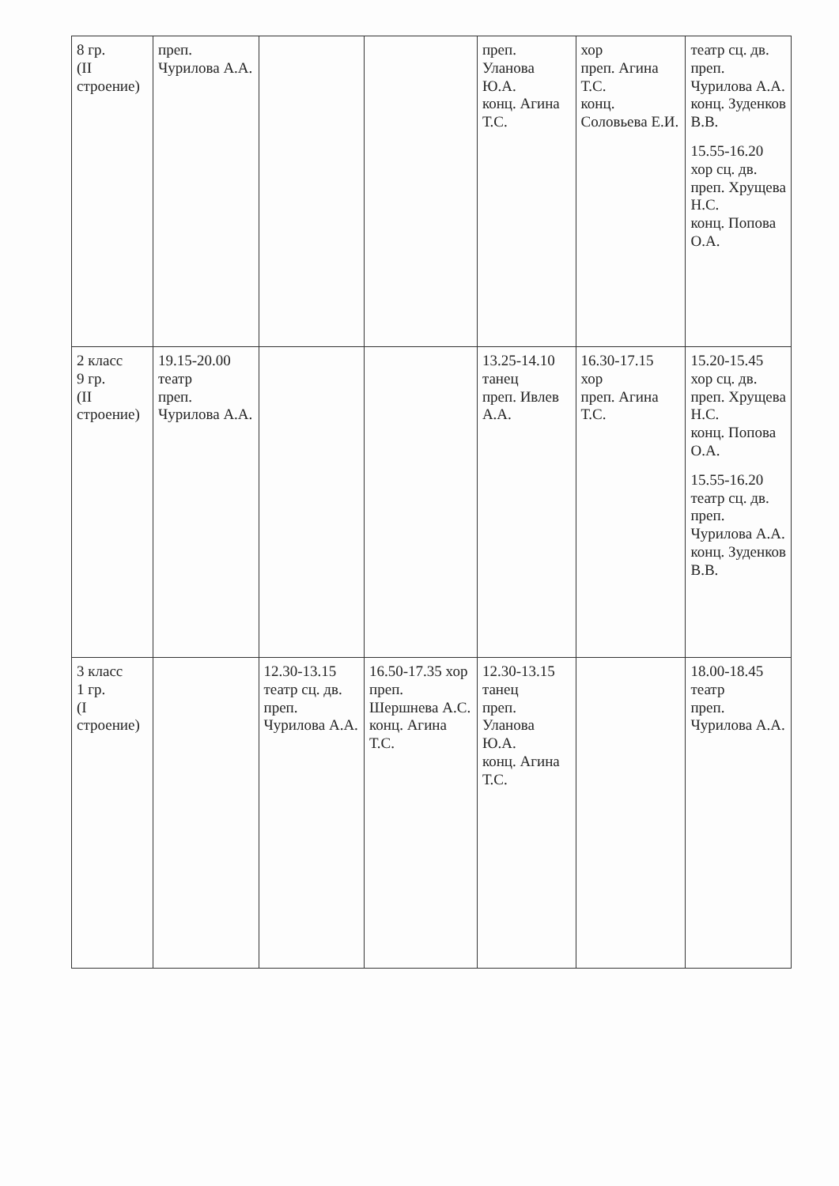| 8 гр. (II строение) | преп. Чурилова А.А. | | | преп. Уланова Ю.А. конц. Агина Т.С. | хор преп. Агина Т.С. конц. Соловьева Е.И. | театр сц. дв. преп. Чурилова А.А. конц. Зуденков В.В. 15.55-16.20 хор сц. дв. преп. Хрущева Н.С. конц. Попова О.А. |
| 2 класс 9 гр. (II строение) | 19.15-20.00 театр преп. Чурилова А.А. | | | 13.25-14.10 танец преп. Ивлев А.А. | 16.30-17.15 хор преп. Агина Т.С. | 15.20-15.45 хор сц. дв. преп. Хрущева Н.С. конц. Попова О.А. 15.55-16.20 театр сц. дв. преп. Чурилова А.А. конц. Зуденков В.В. |
| 3 класс 1 гр. (I строение) | | 12.30-13.15 театр сц. дв. преп. Чурилова А.А. | 16.50-17.35 хор преп. Шершнева А.С. конц. Агина Т.С. | 12.30-13.15 танец преп. Уланова Ю.А. конц. Агина Т.С. | | 18.00-18.45 театр преп. Чурилова А.А. |